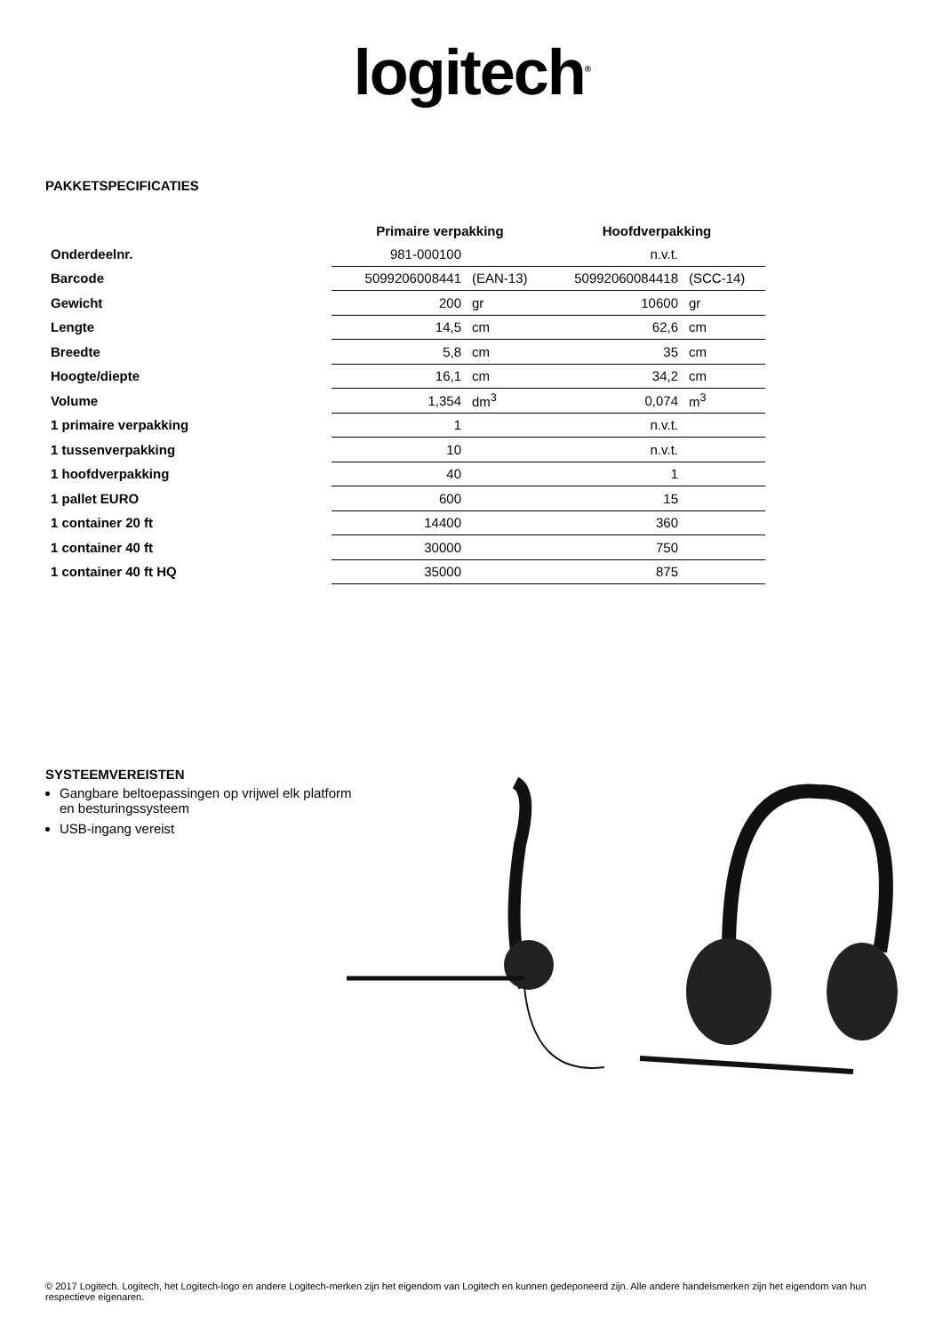logitech<sup>®</sup>
PAKKETSPECIFICATIES
| | Primaire verpakking | | Hoofdverpakking | |
| --- | --- | --- | --- | --- |
| Onderdeelnr. | 981-000100 | | n.v.t. | |
| Barcode | 5099206008441 | (EAN-13) | 50992060084418 | (SCC-14) |
| Gewicht | 200 | gr | 10600 | gr |
| Lengte | 14,5 | cm | 62,6 | cm |
| Breedte | 5,8 | cm | 35 | cm |
| Hoogte/diepte | 16,1 | cm | 34,2 | cm |
| Volume | 1,354 | dm<sup>3</sup> | 0,074 | m<sup>3</sup> |
| 1 primaire verpakking | 1 | | n.v.t. | |
| 1 tussenverpakking | 10 | | n.v.t. | |
| 1 hoofdverpakking | 40 | | 1 | |
| 1 pallet EURO | 600 | | 15 | |
| 1 container 20 ft | 14400 | | 360 | |
| 1 container 40 ft | 30000 | | 750 | |
| 1 container 40 ft HQ | 35000 | | 875 | |
SYSTEEMVEREISTEN
Gangbare beltoepassingen op vrijwel elk platform en besturingssysteem
USB-ingang vereist
© 2017 Logitech. Logitech, het Logitech-logo en andere Logitech-merken zijn het eigendom van Logitech en kunnen gedeponeerd zijn. Alle andere handelsmerken zijn het eigendom van hun respectieve eigenaren.